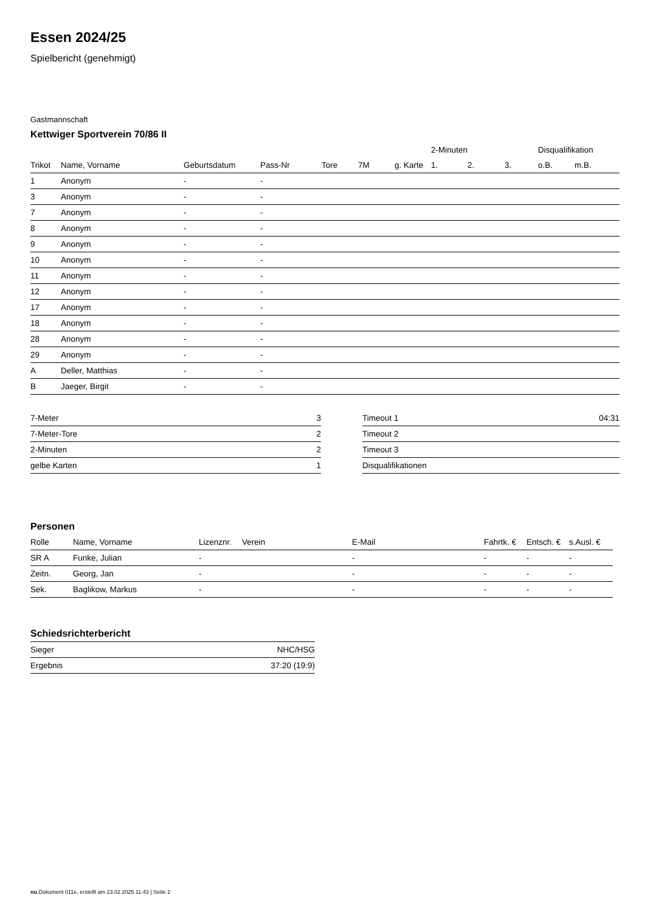Essen 2024/25
Spielbericht (genehmigt)
Gastmannschaft
Kettwiger Sportverein 70/86 II
| | | | | | | | 2-Minuten | | | Disqualifikation | |
| --- | --- | --- | --- | --- | --- | --- | --- | --- | --- | --- | --- |
| Trikot | Name, Vorname | Geburtsdatum | Pass-Nr | Tore | 7M | g. Karte | 1. | 2. | 3. | o.B. | m.B. |
| 1 | Anonym | - | - | | | | | | | | |
| 3 | Anonym | - | - | | | | | | | | |
| 7 | Anonym | - | - | | | | | | | | |
| 8 | Anonym | - | - | | | | | | | | |
| 9 | Anonym | - | - | | | | | | | | |
| 10 | Anonym | - | - | | | | | | | | |
| 11 | Anonym | - | - | | | | | | | | |
| 12 | Anonym | - | - | | | | | | | | |
| 17 | Anonym | - | - | | | | | | | | |
| 18 | Anonym | - | - | | | | | | | | |
| 28 | Anonym | - | - | | | | | | | | |
| 29 | Anonym | - | - | | | | | | | | |
| A | Deller, Matthias | - | - | | | | | | | | |
| B | Jaeger, Birgit | - | - | | | | | | | | |
| 7-Meter | 3 |
| 7-Meter-Tore | 2 |
| 2-Minuten | 2 |
| gelbe Karten | 1 |
| Timeout 1 | 04:31 |
| Timeout 2 | |
| Timeout 3 | |
| Disqualifikationen | |
Personen
| Rolle | Name, Vorname | Lizenznr. | Verein | E-Mail | Fahrtk. € | Entsch. € | s.Ausl. € |
| --- | --- | --- | --- | --- | --- | --- | --- |
| SR A | Funke, Julian | - | | - | - | - | - |
| Zeitn. | Georg, Jan | - | | - | - | - | - |
| Sek. | Baglikow, Markus | - | | - | - | - | - |
Schiedsrichterbericht
| Sieger | NHC/HSG |
| Ergebnis | 37:20 (19:9) |
nu.Dokument 011e, erstellt am 23.02.2025 11:43 | Seite 2